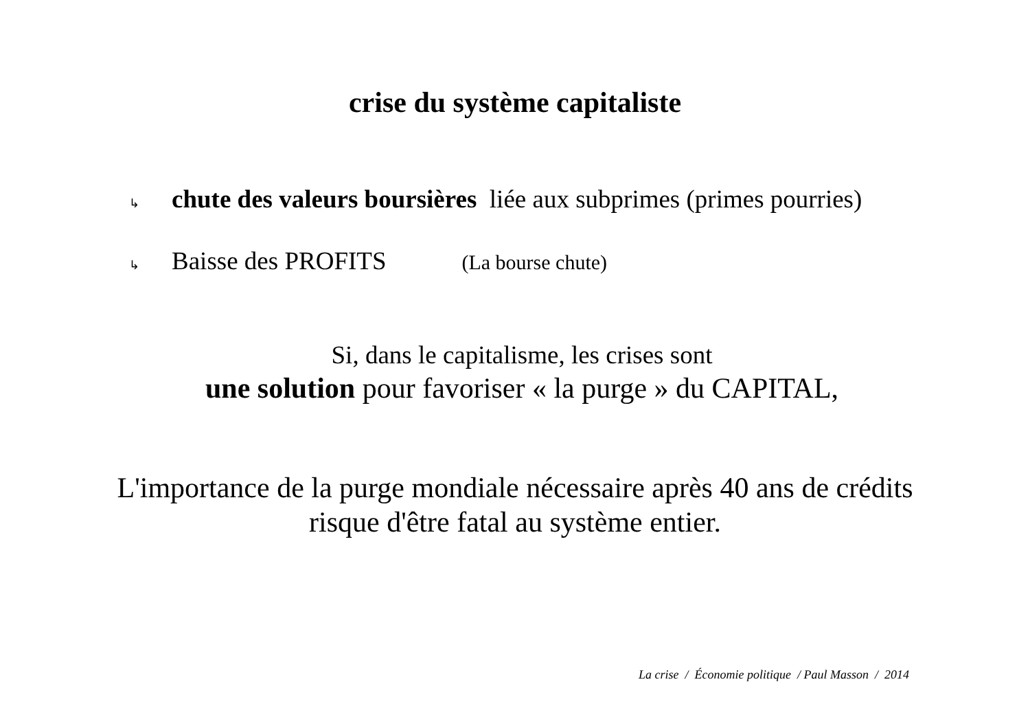crise du système capitaliste
↳ chute des valeurs boursières liée aux subprimes (primes pourries)
↳ Baisse des PROFITS (La bourse chute)
Si, dans le capitalisme, les crises sont
une solution pour favoriser « la purge » du CAPITAL,
L'importance de la purge mondiale nécessaire après 40 ans de crédits
risque d'être fatal au système entier.
La crise / Économie politique / Paul Masson / 2014